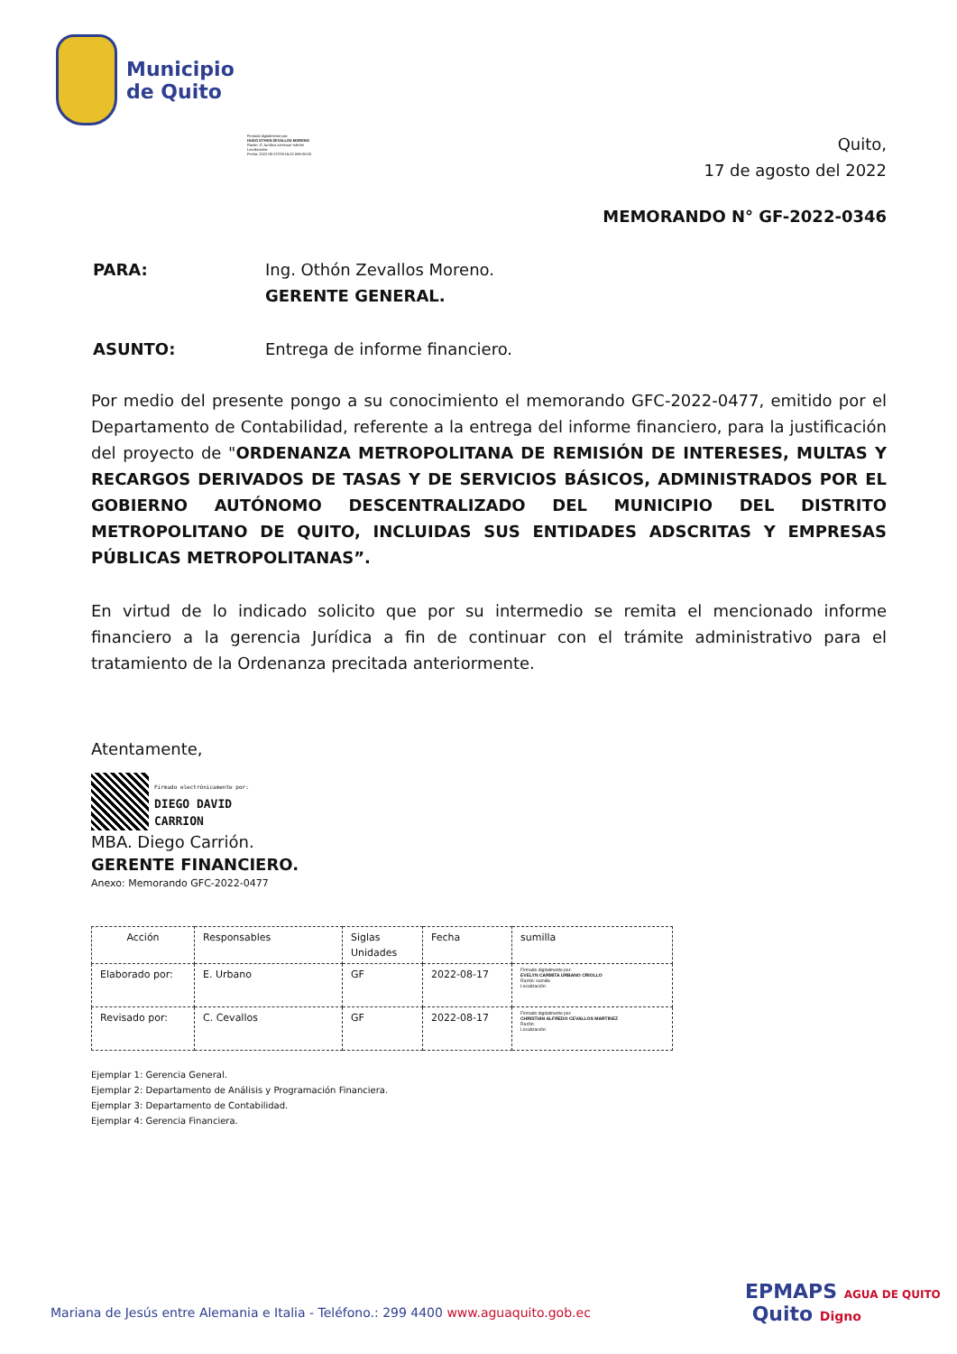Municipio
de Quito
Firmado digitalmente por:
HUGO OTHON ZEVALLOS MORENO
Razón: G Jurídica continuar trámite
Localización:
Fecha: 2022-08-22T09:16:02.586-05:00
Quito,
17 de agosto del 2022
MEMORANDO N° GF-2022-0346
| PARA: | Ing. Othón Zevallos Moreno. GERENTE GENERAL. |
| ASUNTO: | Entrega de informe financiero. |
Por medio del presente pongo a su conocimiento el memorando GFC-2022-0477, emitido por el Departamento de Contabilidad, referente a la entrega del informe financiero, para la justificación del proyecto de "ORDENANZA METROPOLITANA DE REMISIÓN DE INTERESES, MULTAS Y RECARGOS DERIVADOS DE TASAS Y DE SERVICIOS BÁSICOS, ADMINISTRADOS POR EL GOBIERNO AUTÓNOMO DESCENTRALIZADO DEL MUNICIPIO DEL DISTRITO METROPOLITANO DE QUITO, INCLUIDAS SUS ENTIDADES ADSCRITAS Y EMPRESAS PÚBLICAS METROPOLITANAS”.
En virtud de lo indicado solicito que por su intermedio se remita el mencionado informe financiero a la gerencia Jurídica a fin de continuar con el trámite administrativo para el tratamiento de la Ordenanza precitada anteriormente.
Atentamente,
Firmado electrónicamente por:
DIEGO DAVID
CARRION
MBA. Diego Carrión.
GERENTE FINANCIERO.
Anexo: Memorando GFC-2022-0477
| Acción | Responsables | Siglas Unidades | Fecha | sumilla |
| --- | --- | --- | --- | --- |
| Elaborado por: | E. Urbano | GF | 2022-08-17 | Firmado digitalmente por: EVELYN CARMITA URBANO CRIOLLO Razón: sumilla Localización: |
| Revisado por: | C. Cevallos | GF | 2022-08-17 | Firmado digitalmente por: CHRISTIAN ALFREDO CEVALLOS MARTINEZ Razón: Localización: |
Ejemplar 1: Gerencia General.
Ejemplar 2: Departamento de Análisis y Programación Financiera.
Ejemplar 3: Departamento de Contabilidad.
Ejemplar 4: Gerencia Financiera.
Mariana de Jesús entre Alemania e Italia - Teléfono.: 299 4400 www.aguaquito.gob.ec
EPMAPS AGUA DE QUITO Quito Digno